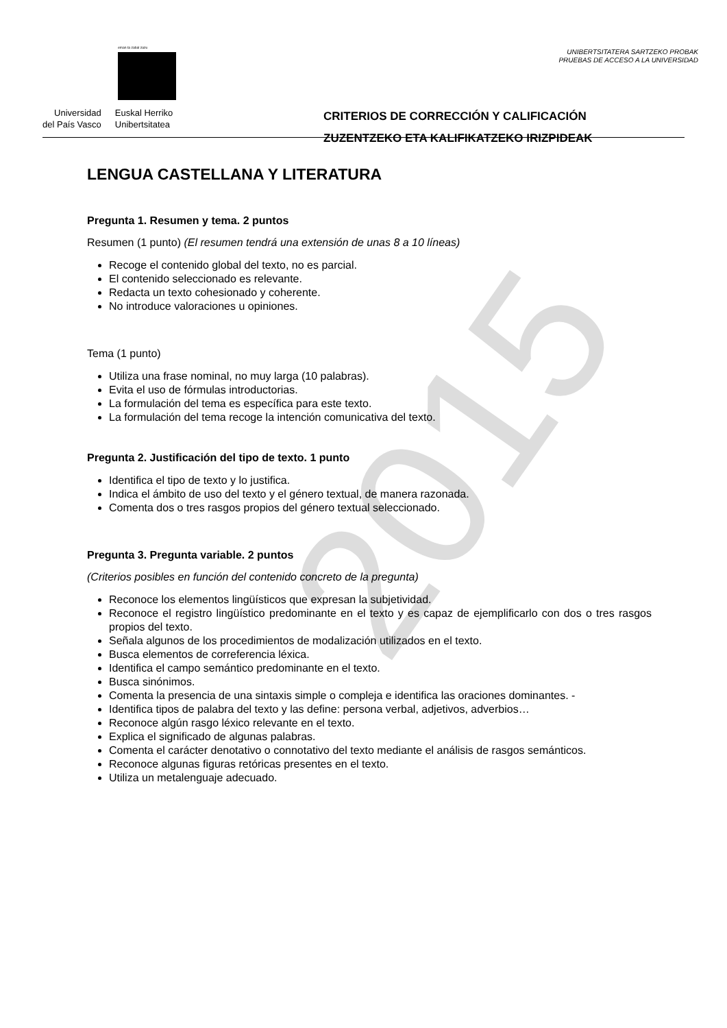2015
eman ta zabal zazu
Universidad
del País Vasco
Euskal Herriko
Unibertsitatea
UNIBERTSITATERA SARTZEKO PROBAK
PRUEBAS DE ACCESO A LA UNIVERSIDAD
CRITERIOS DE CORRECCIÓN Y CALIFICACIÓN
ZUZENTZEKO ETA KALIFIKATZEKO IRIZPIDEAK
LENGUA CASTELLANA Y LITERATURA
Pregunta 1. Resumen y tema. 2 puntos
Resumen (1 punto) (El resumen tendrá una extensión de unas 8 a 10 líneas)
Recoge el contenido global del texto, no es parcial.
El contenido seleccionado es relevante.
Redacta un texto cohesionado y coherente.
No introduce valoraciones u opiniones.
Tema (1 punto)
Utiliza una frase nominal, no muy larga (10 palabras).
Evita el uso de fórmulas introductorias.
La formulación del tema es específica para este texto.
La formulación del tema recoge la intención comunicativa del texto.
Pregunta 2. Justificación del tipo de texto. 1 punto
Identifica el tipo de texto y lo justifica.
Indica el ámbito de uso del texto y el género textual, de manera razonada.
Comenta dos o tres rasgos propios del género textual seleccionado.
Pregunta 3. Pregunta variable. 2 puntos
(Criterios posibles en función del contenido concreto de la pregunta)
Reconoce los elementos lingüísticos que expresan la subjetividad.
Reconoce el registro lingüístico predominante en el texto y es capaz de ejemplificarlo con dos o tres rasgos propios del texto.
Señala algunos de los procedimientos de modalización utilizados en el texto.
Busca elementos de correferencia léxica.
Identifica el campo semántico predominante en el texto.
Busca sinónimos.
Comenta la presencia de una sintaxis simple o compleja e identifica las oraciones dominantes. -
Identifica tipos de palabra del texto y las define: persona verbal, adjetivos, adverbios…
Reconoce algún rasgo léxico relevante en el texto.
Explica el significado de algunas palabras.
Comenta el carácter denotativo o connotativo del texto mediante el análisis de rasgos semánticos.
Reconoce algunas figuras retóricas presentes en el texto.
Utiliza un metalenguaje adecuado.